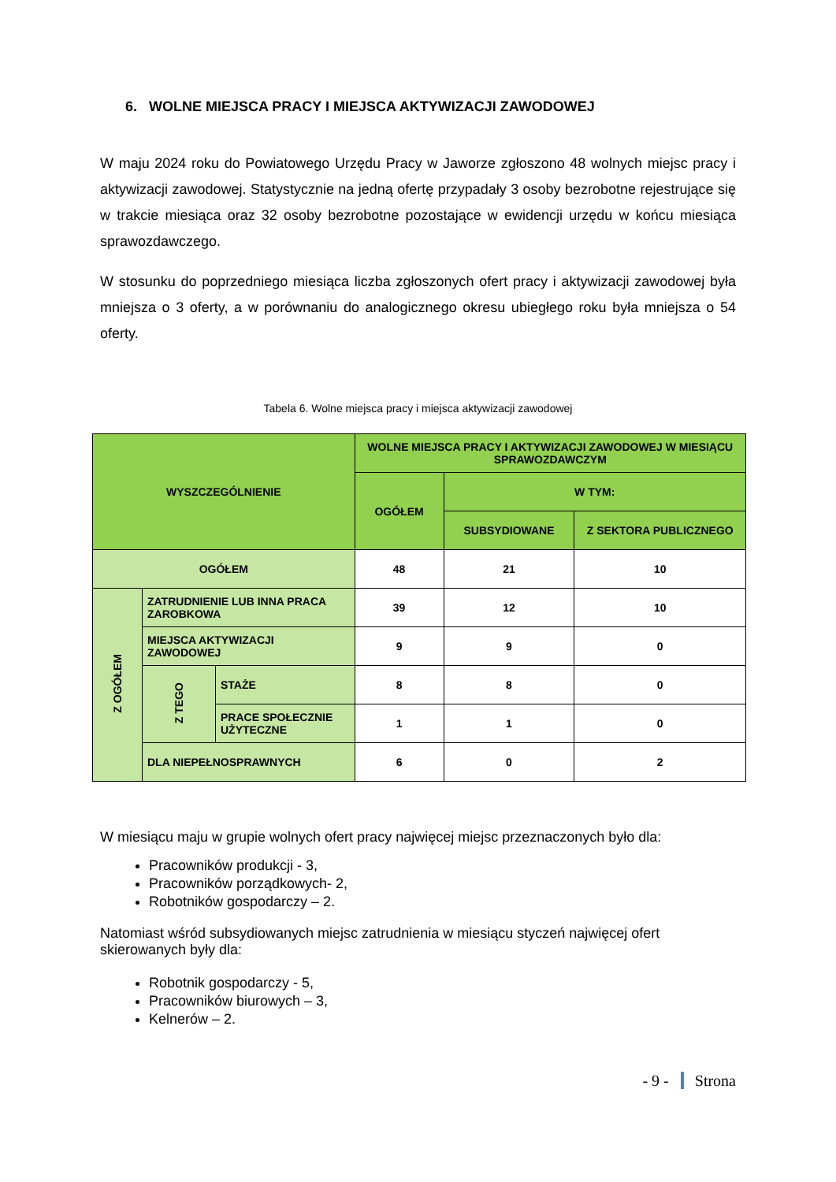6. WOLNE MIEJSCA PRACY I MIEJSCA AKTYWIZACJI ZAWODOWEJ
W maju 2024 roku do Powiatowego Urzędu Pracy w Jaworze zgłoszono 48 wolnych miejsc pracy i aktywizacji zawodowej. Statystycznie na jedną ofertę przypadały 3 osoby bezrobotne rejestrujące się w trakcie miesiąca oraz 32 osoby bezrobotne pozostające w ewidencji urzędu w końcu miesiąca sprawozdawczego.
W stosunku do poprzedniego miesiąca liczba zgłoszonych ofert pracy i aktywizacji zawodowej była mniejsza o 3 oferty, a w porównaniu do analogicznego okresu ubiegłego roku była mniejsza o 54 oferty.
Tabela 6. Wolne miejsca pracy i miejsca aktywizacji zawodowej
| WYSZCZEGÓLNIENIE | | | WOLNE MIEJSCA PRACY I AKTYWIZACJI ZAWODOWEJ W MIESIĄCU SPRAWOZDAWCZYM | | |
| --- | --- | --- | --- | --- | --- |
| | | | OGÓŁEM | W TYM: | |
| | | | | SUBSYDIOWANE | Z SEKTORA PUBLICZNEGO |
| OGÓŁEM | | | 48 | 21 | 10 |
| Z OGÓŁEM | ZATRUDNIENIE LUB INNA PRACA ZAROBKOWA | | 39 | 12 | 10 |
| | MIEJSCA AKTYWIZACJI ZAWODOWEJ | | 9 | 9 | 0 |
| | Z TEGO | STAŻE | 8 | 8 | 0 |
| | | PRACE SPOŁECZNIE UŻYTECZNE | 1 | 1 | 0 |
| | DLA NIEPEŁNOSPRAWNYCH | | 6 | 0 | 2 |
W miesiącu maju w grupie wolnych ofert pracy najwięcej miejsc przeznaczonych było dla:
Pracowników produkcji - 3,
Pracowników porządkowych- 2,
Robotników gospodarczy – 2.
Natomiast wśród subsydiowanych miejsc zatrudnienia w miesiącu styczeń najwięcej ofert skierowanych były dla:
Robotnik gospodarczy - 5,
Pracowników biurowych – 3,
Kelnerów – 2.
- 9 - Strona